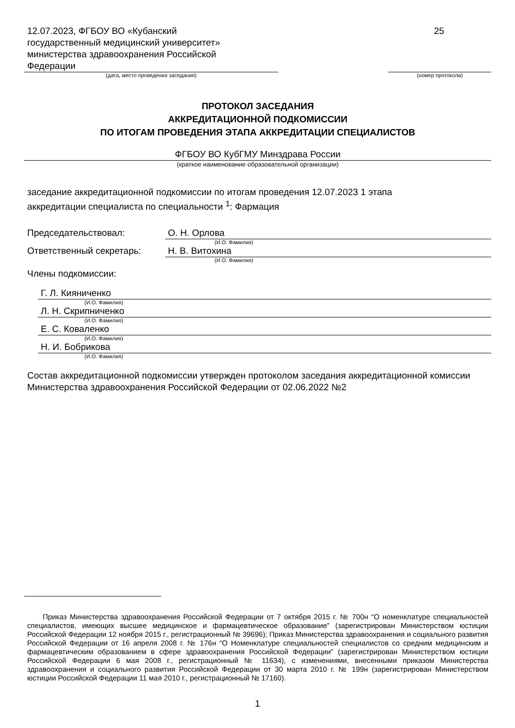12.07.2023, ФГБОУ ВО «Кубанский
государственный медицинский университет»
министерства здравоохранения Российской
Федерации
(дата, место проведения заседания)
25
(номер протокола)
ПРОТОКОЛ ЗАСЕДАНИЯ
АККРЕДИТАЦИОННОЙ ПОДКОМИССИИ
ПО ИТОГАМ ПРОВЕДЕНИЯ ЭТАПА АККРЕДИТАЦИИ СПЕЦИАЛИСТОВ
ФГБОУ ВО КубГМУ Минздрава России
(краткое наименование образовательной организации)
заседание аккредитационной подкомиссии по итогам проведения 12.07.2023 1 этапа
аккредитации специалиста по специальности <sup>1</sup>: Фармация
Председательствовал: О. Н. Орлова
(И.О. Фамилия)
Ответственный секретарь: Н. В. Витохина
(И.О. Фамилия)
Члены подкомиссии:
Г. Л. Кияниченко
(И.О. Фамилия)
Л. Н. Скрипниченко
(И.О. Фамилия)
Е. С. Коваленко
(И.О. Фамилия)
Н. И. Бобрикова
(И.О. Фамилия)
Состав аккредитационной подкомиссии утвержден протоколом заседания аккредитационной комиссии Министерства здравоохранения Российской Федерации от 02.06.2022 №2
Приказ Министерства здравоохранения Российской Федерации от 7 октября 2015 г. № 700н “О номенклатуре специальностей специалистов, имеющих высшее медицинское и фармацевтическое образование” (зарегистрирован Министерством юстиции Российской Федерации 12 ноября 2015 г., регистрационный № 39696); Приказ Министерства здравоохранения и социального развития Российской Федерации от 16 апреля 2008 г. № 176н “О Номенклатуре специальностей специалистов со средним медицинским и фармацевтическим образованием в сфере здравоохранения Российской Федерации” (зарегистрирован Министерством юстиции Российской Федерации 6 мая 2008 г., регистрационный № 11634), с изменениями, внесенными приказом Министерства здравоохранения и социального развития Российской Федерации от 30 марта 2010 г. № 199н (зарегистрирован Министерством юстиции Российской Федерации 11 мая 2010 г., регистрационный № 17160).
1